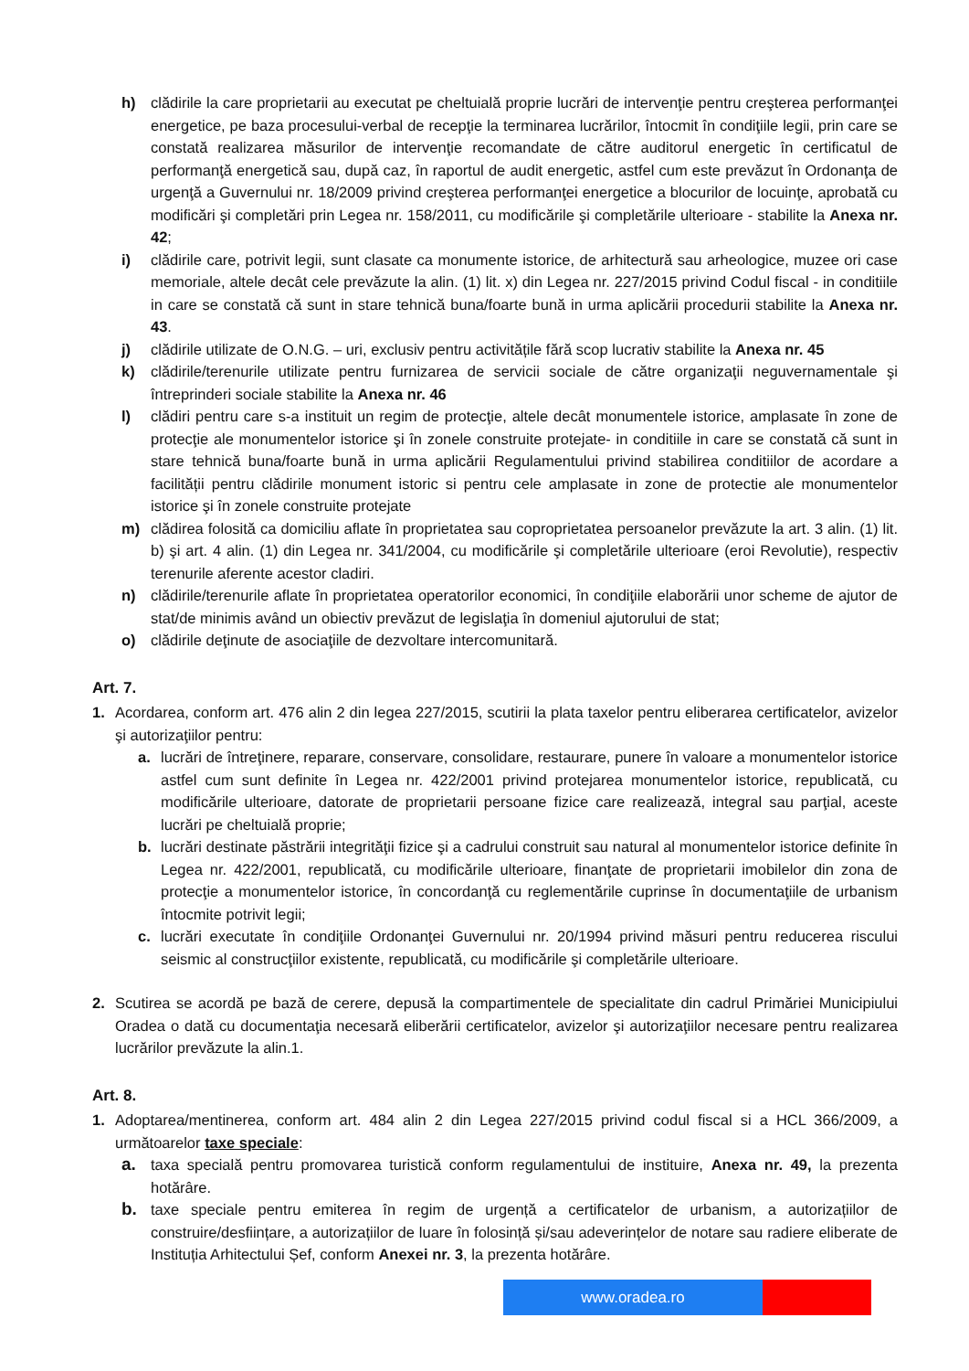h) clădirile la care proprietarii au executat pe cheltuială proprie lucrări de intervenţie pentru creşterea performanţei energetice, pe baza procesului-verbal de recepţie la terminarea lucrărilor, întocmit în condiţiile legii, prin care se constată realizarea măsurilor de intervenţie recomandate de către auditorul energetic în certificatul de performanţă energetică sau, după caz, în raportul de audit energetic, astfel cum este prevăzut în Ordonanţa de urgenţă a Guvernului nr. 18/2009 privind creşterea performanţei energetice a blocurilor de locuinţe, aprobată cu modificări şi completări prin Legea nr. 158/2011, cu modificările şi completările ulterioare - stabilite la Anexa nr. 42;
i) clădirile care, potrivit legii, sunt clasate ca monumente istorice, de arhitectură sau arheologice, muzee ori case memoriale, altele decât cele prevăzute la alin. (1) lit. x) din Legea nr. 227/2015 privind Codul fiscal - in conditiile in care se constată că sunt in stare tehnică buna/foarte bună in urma aplicării procedurii stabilite la Anexa nr. 43.
j) clădirile utilizate de O.N.G. – uri, exclusiv pentru activitățile fără scop lucrativ stabilite la Anexa nr. 45
k) clădirile/terenurile utilizate pentru furnizarea de servicii sociale de către organizaţii neguvernamentale şi întreprinderi sociale stabilite la Anexa nr. 46
l) clădiri pentru care s-a instituit un regim de protecţie, altele decât monumentele istorice, amplasate în zone de protecţie ale monumentelor istorice şi în zonele construite protejate- in conditiile in care se constată că sunt in stare tehnică buna/foarte bună in urma aplicării Regulamentului privind stabilirea conditiilor de acordare a facilității pentru clădirile monument istoric si pentru cele amplasate in zone de protectie ale monumentelor istorice şi în zonele construite protejate
m) clădirea folosită ca domiciliu aflate în proprietatea sau coproprietatea persoanelor prevăzute la art. 3 alin. (1) lit. b) şi art. 4 alin. (1) din Legea nr. 341/2004, cu modificările şi completările ulterioare (eroi Revolutie), respectiv terenurile aferente acestor cladiri.
n) clădirile/terenurile aflate în proprietatea operatorilor economici, în condiţiile elaborării unor scheme de ajutor de stat/de minimis având un obiectiv prevăzut de legislaţia în domeniul ajutorului de stat;
o) clădirile deţinute de asociaţiile de dezvoltare intercomunitară.
Art. 7.
1. Acordarea, conform art. 476 alin 2 din legea 227/2015, scutirii la plata taxelor pentru eliberarea certificatelor, avizelor şi autorizaţiilor pentru:
a. lucrări de întreţinere, reparare, conservare, consolidare, restaurare, punere în valoare a monumentelor istorice astfel cum sunt definite în Legea nr. 422/2001 privind protejarea monumentelor istorice, republicată, cu modificările ulterioare, datorate de proprietarii persoane fizice care realizează, integral sau parţial, aceste lucrări pe cheltuială proprie;
b. lucrări destinate păstrării integrităţii fizice şi a cadrului construit sau natural al monumentelor istorice definite în Legea nr. 422/2001, republicată, cu modificările ulterioare, finanţate de proprietarii imobilelor din zona de protecţie a monumentelor istorice, în concordanţă cu reglementările cuprinse în documentaţiile de urbanism întocmite potrivit legii;
c. lucrări executate în condiţiile Ordonanţei Guvernului nr. 20/1994 privind măsuri pentru reducerea riscului seismic al construcţiilor existente, republicată, cu modificările şi completările ulterioare.
2. Scutirea se acordă pe bază de cerere, depusă la compartimentele de specialitate din cadrul Primăriei Municipiului Oradea o dată cu documentaţia necesară eliberării certificatelor, avizelor şi autorizaţiilor necesare pentru realizarea lucrărilor prevăzute la alin.1.
Art. 8.
1. Adoptarea/mentinerea, conform art. 484 alin 2 din Legea 227/2015 privind codul fiscal si a HCL 366/2009, a următoarelor taxe speciale:
a. taxa specială pentru promovarea turistică conform regulamentului de instituire, Anexa nr. 49, la prezenta hotărâre.
b. taxe speciale pentru emiterea în regim de urgență a certificatelor de urbanism, a autorizațiilor de construire/desființare, a autorizațiilor de luare în folosință și/sau adeverințelor de notare sau radiere eliberate de Instituția Arhitectului Șef, conform Anexei nr. 3, la prezenta hotărâre.
www.oradea.ro